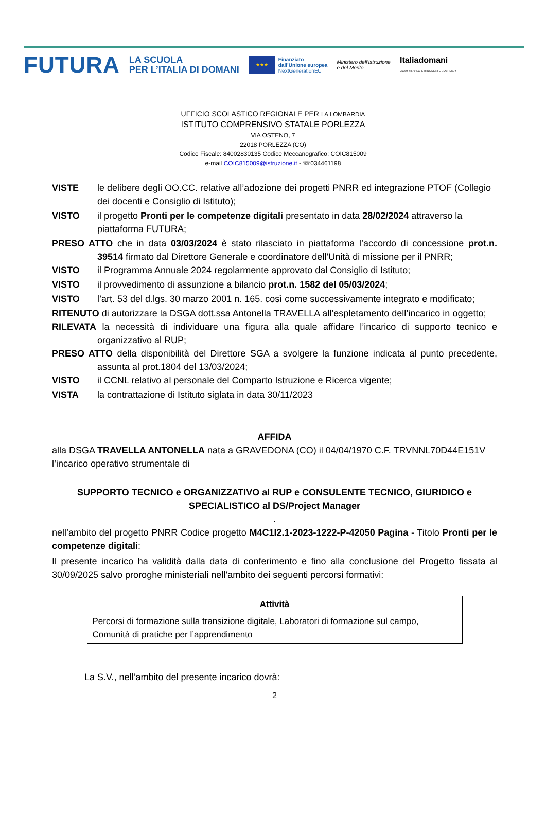FUTURA
LA SCUOLA
PER L’ITALIA DI DOMANI
★★★
Finanziato
dall’Unione europea
NextGenerationEU
Ministero dell’Istruzione
e del Merito
Italiadomani
PIANO NAZIONALE DI RIPRESA E RESILIENZA
UFFICIO SCOLASTICO REGIONALE PER LA LOMBARDIA
ISTITUTO COMPRENSIVO STATALE PORLEZZA
VIA OSTENO, 7
22018 PORLEZZA (CO)
Codice Fiscale: 84002830135 Codice Meccanografico: COIC815009
e-mail COIC815009@istruzione.it - ☏034461198
VISTE le delibere degli OO.CC. relative all’adozione dei progetti PNRR ed integrazione PTOF (Collegio dei docenti e Consiglio di Istituto);
VISTO il progetto Pronti per le competenze digitali presentato in data 28/02/2024 attraverso la piattaforma FUTURA;
PRESO ATTO che in data 03/03/2024 è stato rilasciato in piattaforma l’accordo di concessione prot.n. 39514 firmato dal Direttore Generale e coordinatore dell’Unità di missione per il PNRR;
VISTO il Programma Annuale 2024 regolarmente approvato dal Consiglio di Istituto;
VISTO il provvedimento di assunzione a bilancio prot.n. 1582 del 05/03/2024;
VISTO l’art. 53 del d.lgs. 30 marzo 2001 n. 165. così come successivamente integrato e modificato;
RITENUTO di autorizzare la DSGA dott.ssa Antonella TRAVELLA all’espletamento dell’incarico in oggetto;
RILEVATA la necessità di individuare una figura alla quale affidare l’incarico di supporto tecnico e organizzativo al RUP;
PRESO ATTO della disponibilità del Direttore SGA a svolgere la funzione indicata al punto precedente, assunta al prot.1804 del 13/03/2024;
VISTO il CCNL relativo al personale del Comparto Istruzione e Ricerca vigente;
VISTA la contrattazione di Istituto siglata in data 30/11/2023
AFFIDA
alla DSGA TRAVELLA ANTONELLA nata a GRAVEDONA (CO) il 04/04/1970 C.F. TRVNNL70D44E151V l’incarico operativo strumentale di
SUPPORTO TECNICO e ORGANIZZATIVO al RUP e CONSULENTE TECNICO, GIURIDICO e SPECIALISTICO al DS/Project Manager
.
nell’ambito del progetto PNRR Codice progetto M4C1I2.1-2023-1222-P-42050 Pagina - Titolo Pronti per le competenze digitali:
Il presente incarico ha validità dalla data di conferimento e fino alla conclusione del Progetto fissata al 30/09/2025 salvo proroghe ministeriali nell’ambito dei seguenti percorsi formativi:
| Attività |
| --- |
| Percorsi di formazione sulla transizione digitale, Laboratori di formazione sul campo, Comunità di pratiche per l’apprendimento |
La S.V., nell’ambito del presente incarico dovrà:
2